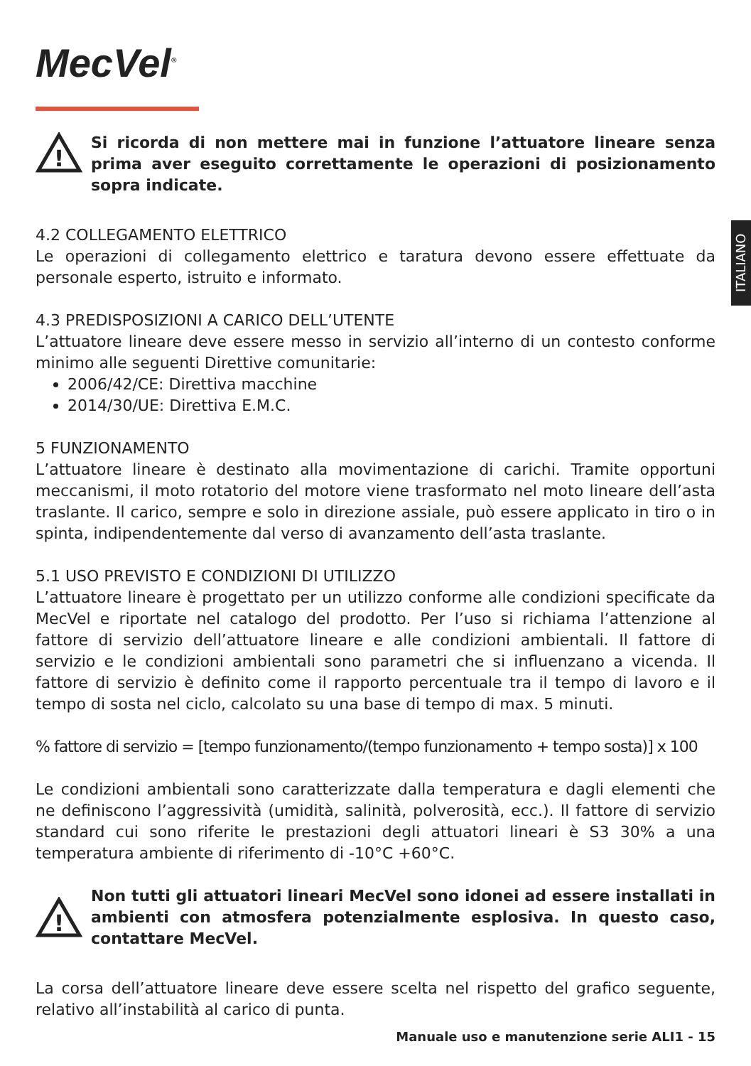MecVel<sup>®</sup>
!
Si ricorda di non mettere mai in funzione l’attuatore lineare senza prima aver eseguito correttamente le operazioni di posizionamento sopra indicate.
4.2 COLLEGAMENTO ELETTRICO
Le operazioni di collegamento elettrico e taratura devono essere effettuate da personale esperto, istruito e informato.
4.3 PREDISPOSIZIONI A CARICO DELL’UTENTE
L’attuatore lineare deve essere messo in servizio all’interno di un contesto conforme minimo alle seguenti Direttive comunitarie:
2006/42/CE: Direttiva macchine
2014/30/UE: Direttiva E.M.C.
5 FUNZIONAMENTO
L’attuatore lineare è destinato alla movimentazione di carichi. Tramite opportuni meccanismi, il moto rotatorio del motore viene trasformato nel moto lineare dell’asta traslante. Il carico, sempre e solo in direzione assiale, può essere applicato in tiro o in spinta, indipendentemente dal verso di avanzamento dell’asta traslante.
5.1 USO PREVISTO E CONDIZIONI DI UTILIZZO
L’attuatore lineare è progettato per un utilizzo conforme alle condizioni specificate da MecVel e riportate nel catalogo del prodotto. Per l’uso si richiama l’attenzione al fattore di servizio dell’attuatore lineare e alle condizioni ambientali. Il fattore di servizio e le condizioni ambientali sono parametri che si influenzano a vicenda. Il fattore di servizio è definito come il rapporto percentuale tra il tempo di lavoro e il tempo di sosta nel ciclo, calcolato su una base di tempo di max. 5 minuti.
% fattore di servizio = [tempo funzionamento/(tempo funzionamento + tempo sosta)] x 100
Le condizioni ambientali sono caratterizzate dalla temperatura e dagli elementi che ne definiscono l’aggressività (umidità, salinità, polverosità, ecc.). Il fattore di servizio standard cui sono riferite le prestazioni degli attuatori lineari è S3 30% a una temperatura ambiente di riferimento di -10°C +60°C.
!
Non tutti gli attuatori lineari MecVel sono idonei ad essere installati in ambienti con atmosfera potenzialmente esplosiva. In questo caso, contattare MecVel.
La corsa dell’attuatore lineare deve essere scelta nel rispetto del grafico seguente, relativo all’instabilità al carico di punta.
ITALIANO
Manuale uso e manutenzione serie ALI1 - 15